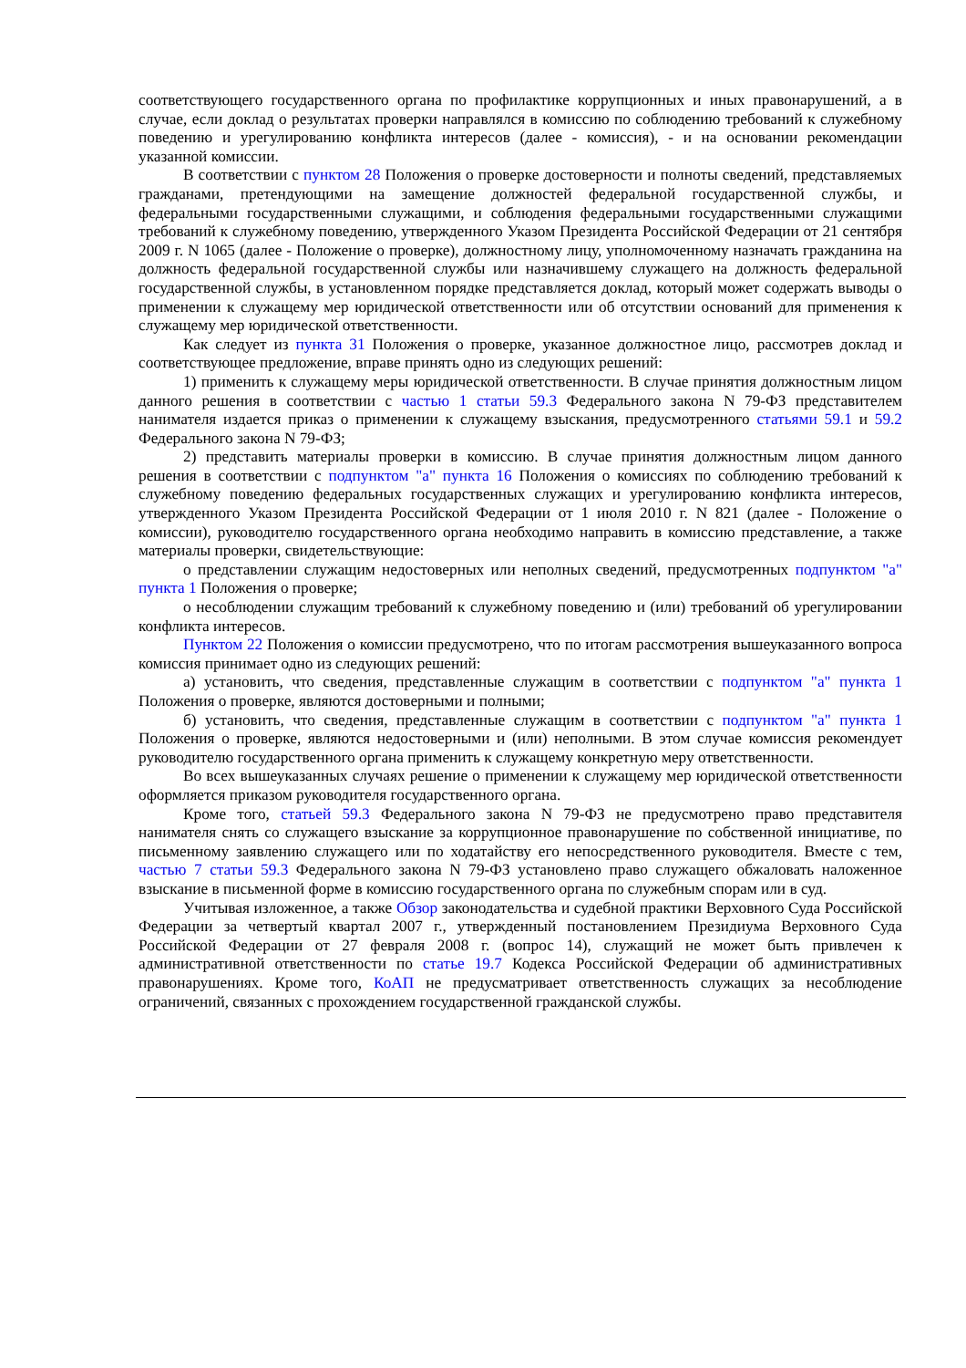соответствующего государственного органа по профилактике коррупционных и иных правонарушений, а в случае, если доклад о результатах проверки направлялся в комиссию по соблюдению требований к служебному поведению и урегулированию конфликта интересов (далее - комиссия), - и на основании рекомендации указанной комиссии.
В соответствии с пунктом 28 Положения о проверке достоверности и полноты сведений, представляемых гражданами, претендующими на замещение должностей федеральной государственной службы, и федеральными государственными служащими, и соблюдения федеральными государственными служащими требований к служебному поведению, утвержденного Указом Президента Российской Федерации от 21 сентября 2009 г. N 1065 (далее - Положение о проверке), должностному лицу, уполномоченному назначать гражданина на должность федеральной государственной службы или назначившему служащего на должность федеральной государственной службы, в установленном порядке представляется доклад, который может содержать выводы о применении к служащему мер юридической ответственности или об отсутствии оснований для применения к служащему мер юридической ответственности.
Как следует из пункта 31 Положения о проверке, указанное должностное лицо, рассмотрев доклад и соответствующее предложение, вправе принять одно из следующих решений:
1) применить к служащему меры юридической ответственности. В случае принятия должностным лицом данного решения в соответствии с частью 1 статьи 59.3 Федерального закона N 79-ФЗ представителем нанимателя издается приказ о применении к служащему взыскания, предусмотренного статьями 59.1 и 59.2 Федерального закона N 79-ФЗ;
2) представить материалы проверки в комиссию. В случае принятия должностным лицом данного решения в соответствии с подпунктом "а" пункта 16 Положения о комиссиях по соблюдению требований к служебному поведению федеральных государственных служащих и урегулированию конфликта интересов, утвержденного Указом Президента Российской Федерации от 1 июля 2010 г. N 821 (далее - Положение о комиссии), руководителю государственного органа необходимо направить в комиссию представление, а также материалы проверки, свидетельствующие:
о представлении служащим недостоверных или неполных сведений, предусмотренных подпунктом "а" пункта 1 Положения о проверке;
о несоблюдении служащим требований к служебному поведению и (или) требований об урегулировании конфликта интересов.
Пунктом 22 Положения о комиссии предусмотрено, что по итогам рассмотрения вышеуказанного вопроса комиссия принимает одно из следующих решений:
а) установить, что сведения, представленные служащим в соответствии с подпунктом "а" пункта 1 Положения о проверке, являются достоверными и полными;
б) установить, что сведения, представленные служащим в соответствии с подпунктом "а" пункта 1 Положения о проверке, являются недостоверными и (или) неполными. В этом случае комиссия рекомендует руководителю государственного органа применить к служащему конкретную меру ответственности.
Во всех вышеуказанных случаях решение о применении к служащему мер юридической ответственности оформляется приказом руководителя государственного органа.
Кроме того, статьей 59.3 Федерального закона N 79-ФЗ не предусмотрено право представителя нанимателя снять со служащего взыскание за коррупционное правонарушение по собственной инициативе, по письменному заявлению служащего или по ходатайству его непосредственного руководителя. Вместе с тем, частью 7 статьи 59.3 Федерального закона N 79-ФЗ установлено право служащего обжаловать наложенное взыскание в письменной форме в комиссию государственного органа по служебным спорам или в суд.
Учитывая изложенное, а также Обзор законодательства и судебной практики Верховного Суда Российской Федерации за четвертый квартал 2007 г., утвержденный постановлением Президиума Верховного Суда Российской Федерации от 27 февраля 2008 г. (вопрос 14), служащий не может быть привлечен к административной ответственности по статье 19.7 Кодекса Российской Федерации об административных правонарушениях. Кроме того, КоАП не предусматривает ответственность служащих за несоблюдение ограничений, связанных с прохождением государственной гражданской службы.